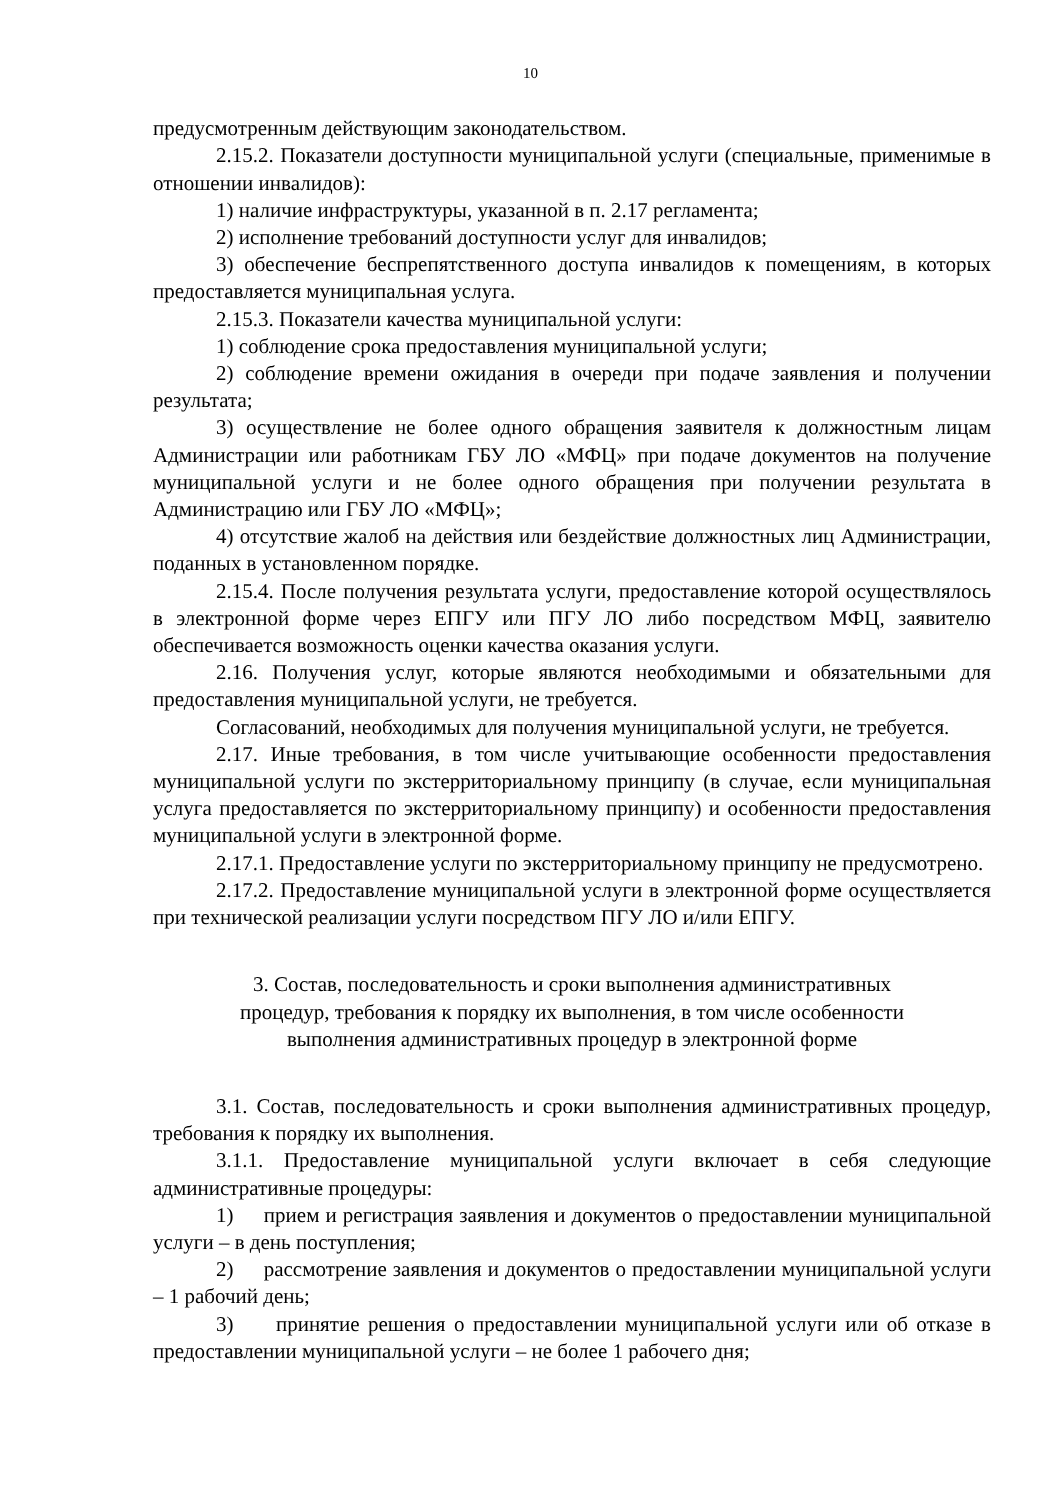10
предусмотренным действующим законодательством.
2.15.2. Показатели доступности муниципальной услуги (специальные, применимые в отношении инвалидов):
1) наличие инфраструктуры, указанной в п. 2.17 регламента;
2) исполнение требований доступности услуг для инвалидов;
3) обеспечение беспрепятственного доступа инвалидов к помещениям, в которых предоставляется муниципальная услуга.
2.15.3. Показатели качества муниципальной услуги:
1) соблюдение срока предоставления муниципальной услуги;
2) соблюдение времени ожидания в очереди при подаче заявления и получении результата;
3) осуществление не более одного обращения заявителя к должностным лицам Администрации или работникам ГБУ ЛО «МФЦ» при подаче документов на получение муниципальной услуги и не более одного обращения при получении результата в Администрацию или ГБУ ЛО «МФЦ»;
4) отсутствие жалоб на действия или бездействие должностных лиц Администрации, поданных в установленном порядке.
2.15.4. После получения результата услуги, предоставление которой осуществлялось в электронной форме через ЕПГУ или ПГУ ЛО либо посредством МФЦ, заявителю обеспечивается возможность оценки качества оказания услуги.
2.16. Получения услуг, которые являются необходимыми и обязательными для предоставления муниципальной услуги, не требуется.
Согласований, необходимых для получения муниципальной услуги, не требуется.
2.17. Иные требования, в том числе учитывающие особенности предоставления муниципальной услуги по экстерриториальному принципу (в случае, если муниципальная услуга предоставляется по экстерриториальному принципу) и особенности предоставления муниципальной услуги в электронной форме.
2.17.1. Предоставление услуги по экстерриториальному принципу не предусмотрено.
2.17.2. Предоставление муниципальной услуги в электронной форме осуществляется при технической реализации услуги посредством ПГУ ЛО и/или ЕПГУ.
3. Состав, последовательность и сроки выполнения административных
процедур, требования к порядку их выполнения, в том числе особенности
выполнения административных процедур в электронной форме
3.1. Состав, последовательность и сроки выполнения административных процедур, требования к порядку их выполнения.
3.1.1. Предоставление муниципальной услуги включает в себя следующие административные процедуры:
1) прием и регистрация заявления и документов о предоставлении муниципальной услуги – в день поступления;
2) рассмотрение заявления и документов о предоставлении муниципальной услуги – 1 рабочий день;
3) принятие решения о предоставлении муниципальной услуги или об отказе в предоставлении муниципальной услуги – не более 1 рабочего дня;